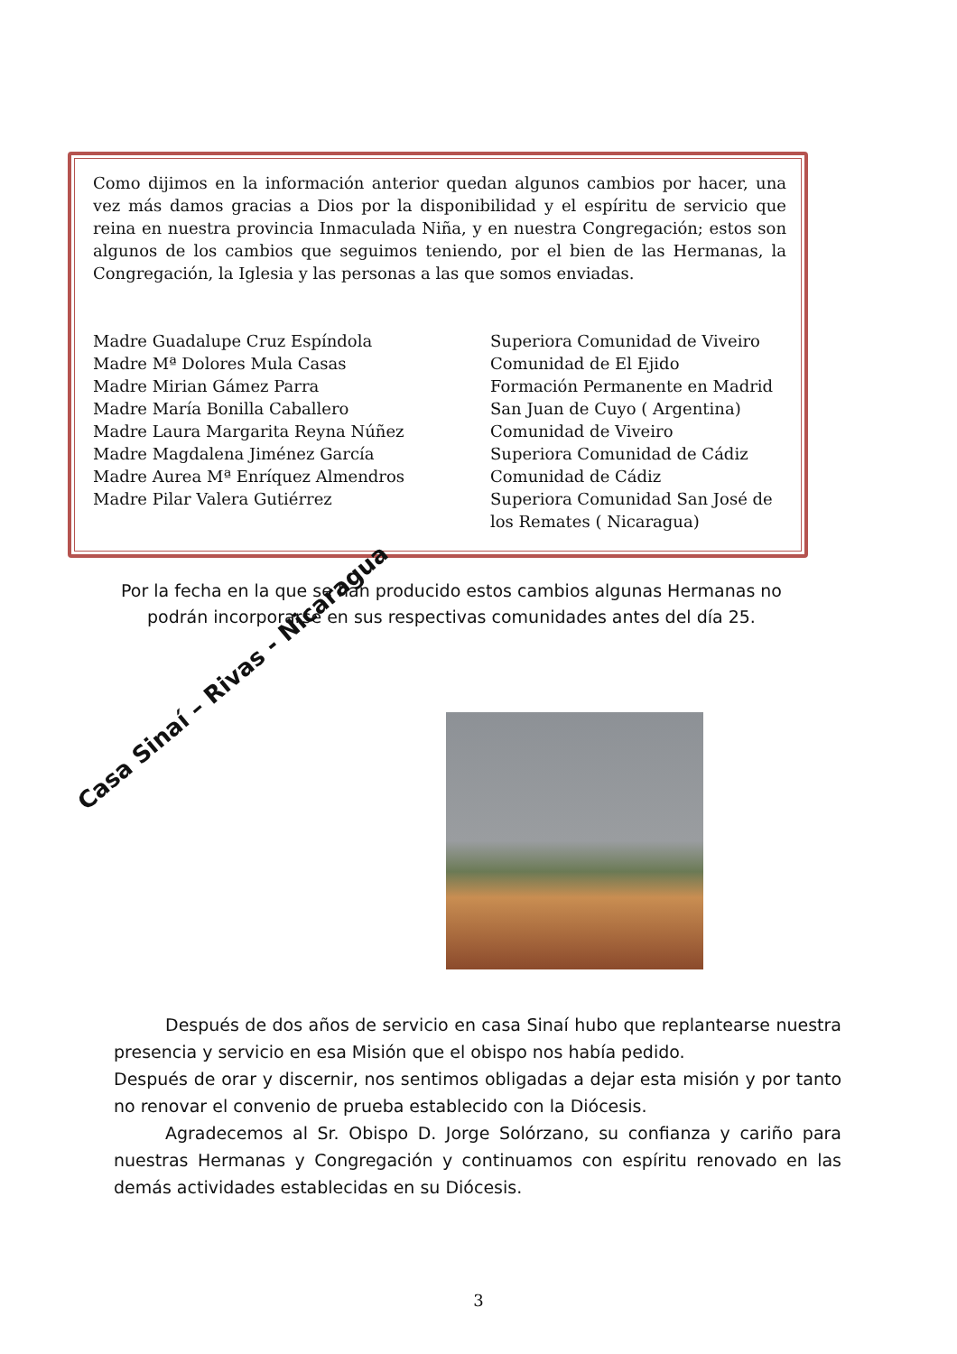Como dijimos en la información anterior quedan algunos cambios por hacer, una vez más damos gracias a Dios por la disponibilidad y el espíritu de servicio que reina en nuestra provincia Inmaculada Niña, y en nuestra Congregación; estos son algunos de los cambios que seguimos teniendo, por el bien de las Hermanas, la Congregación, la Iglesia y las personas a las que somos enviadas.
| Madre Guadalupe Cruz Espíndola | Superiora Comunidad de Viveiro |
| Madre Mª Dolores Mula Casas | Comunidad de El Ejido |
| Madre Mirian Gámez Parra | Formación Permanente en Madrid |
| Madre María Bonilla Caballero | San Juan de Cuyo ( Argentina) |
| Madre Laura Margarita Reyna Núñez | Comunidad de Viveiro |
| Madre Magdalena Jiménez García | Superiora Comunidad de Cádiz |
| Madre Aurea Mª Enríquez Almendros | Comunidad de Cádiz |
| Madre Pilar Valera Gutiérrez | Superiora Comunidad San José de los Remates ( Nicaragua) |
Por la fecha en la que se han producido estos cambios algunas Hermanas no podrán incorporarse en sus respectivas comunidades antes del día 25.
Casa Sinaí – Rivas - Nicaragua
   Después de dos años de servicio en casa Sinaí hubo que replantearse nuestra presencia y servicio en esa Misión que el obispo nos había pedido.
Después de orar y discernir, nos sentimos obligadas a dejar esta misión y por tanto no renovar el convenio de prueba establecido con la Diócesis.
   Agradecemos al Sr. Obispo D. Jorge Solórzano, su confianza y cariño para nuestras Hermanas y Congregación y continuamos con espíritu renovado en las demás actividades establecidas en su Diócesis.
3